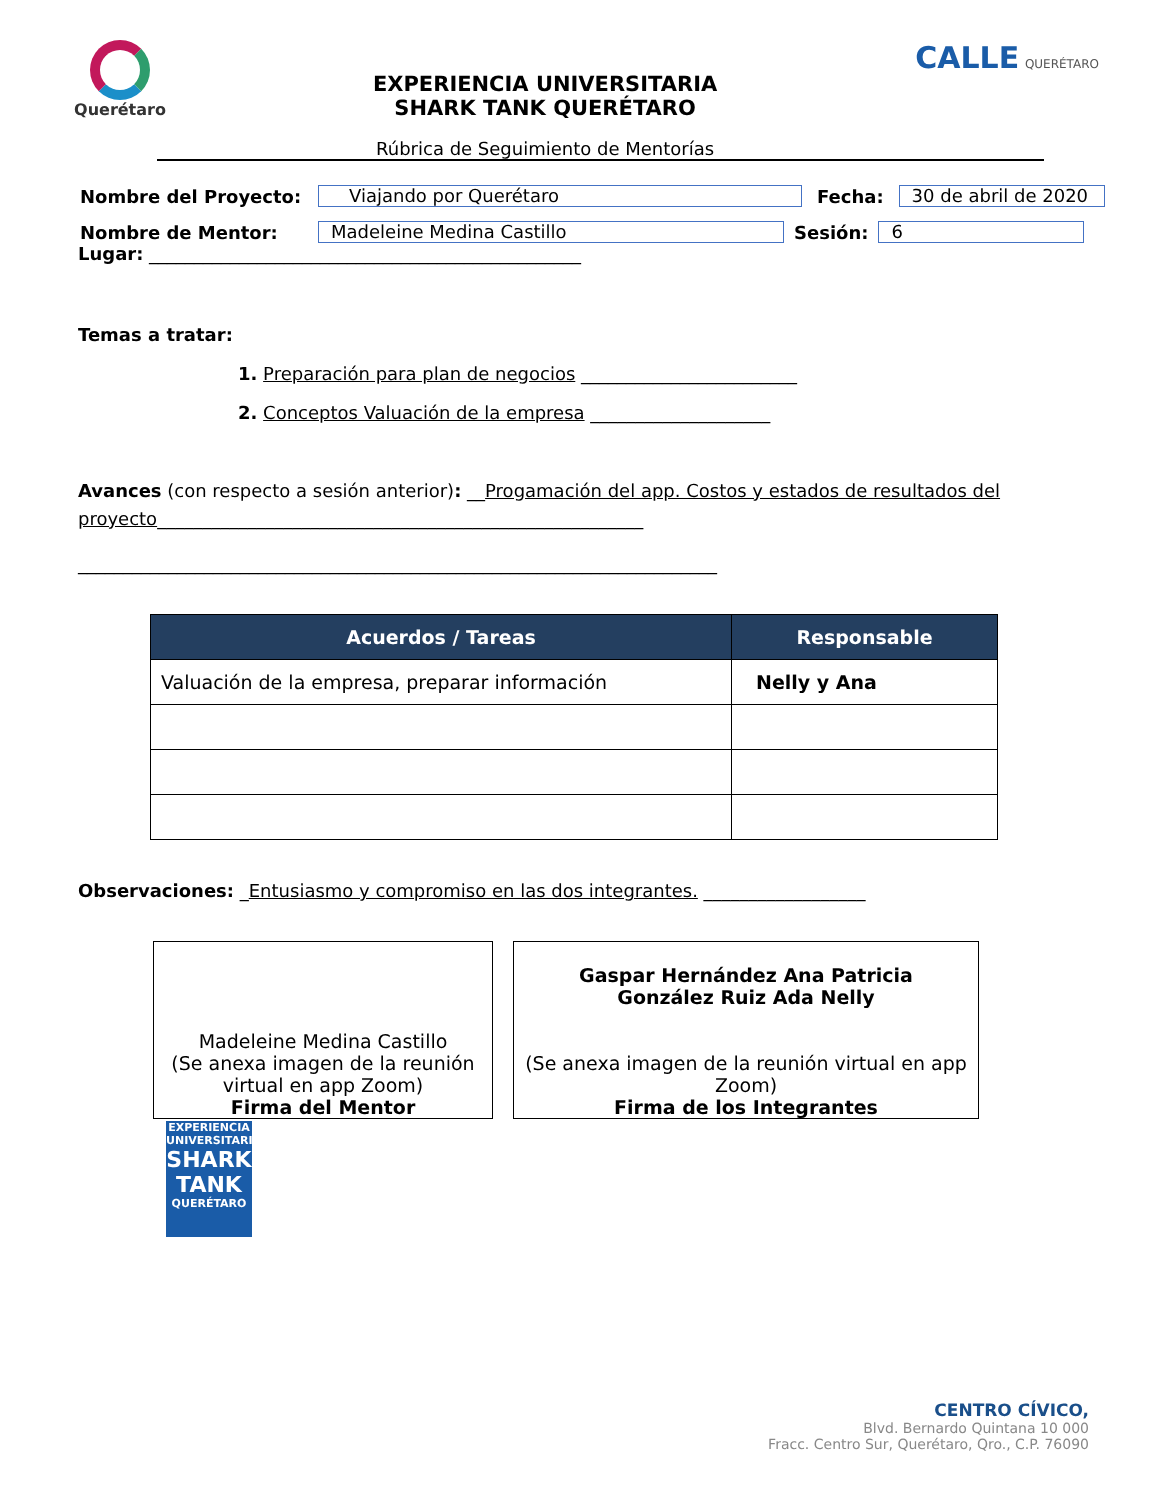Querétaro
EXPERIENCIA UNIVERSITARIA
SHARK TANK QUERÉTARO
Rúbrica de Seguimiento de Mentorías
CALLE QUERÉTARO
Nombre del Proyecto: Viajando por Querétaro Fecha: 30 de abril de 2020
Nombre de Mentor: Madeleine Medina Castillo Sesión: 6
Lugar: ________________________________________________
Temas a tratar:
1. Preparación para plan de negocios ________________________
2. Conceptos Valuación de la empresa ____________________
Avances (con respecto a sesión anterior): __Progamación del app. Costos y estados de resultados del proyecto______________________________________________________
_______________________________________________________________________
| Acuerdos / Tareas | Responsable |
| --- | --- |
| Valuación de la empresa, preparar información | Nelly y Ana |
Observaciones: _Entusiasmo y compromiso en las dos integrantes. __________________
Madeleine Medina Castillo
(Se anexa imagen de la reunión virtual en app Zoom)
Firma del Mentor
Gaspar Hernández Ana Patricia
González Ruiz Ada Nelly
(Se anexa imagen de la reunión virtual en app Zoom)
Firma de los Integrantes
EXPERIENCIA UNIVERSITARIA
SHARK TANK
QUERÉTARO
CENTRO CÍVICO,
Blvd. Bernardo Quintana 10 000
Fracc. Centro Sur, Querétaro, Qro., C.P. 76090